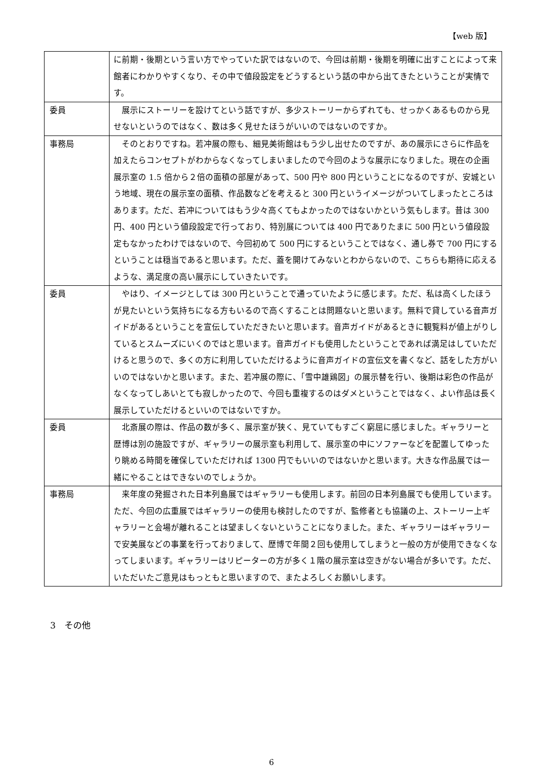【web 版】
| | に前期・後期という言い方でやっていた訳ではないので、今回は前期・後期を明確に出すことによって来館者にわかりやすくなり、その中で値段設定をどうするという話の中から出てきたということが実情です。 |
| 委員 | 展示にストーリーを設けてという話ですが、多少ストーリーからずれても、せっかくあるものから見せないというのではなく、数は多く見せたほうがいいのではないのですか。 |
| 事務局 | そのとおりですね。若冲展の際も、細見美術館はもう少し出せたのですが、あの展示にさらに作品を加えたらコンセプトがわからなくなってしまいましたので今回のような展示になりました。現在の企画展示室の 1.5 倍から２倍の面積の部屋があって、500 円や 800 円ということになるのですが、安城という地域、現在の展示室の面積、作品数などを考えると 300 円というイメージがついてしまったところはあります。ただ、若冲についてはもう少々高くてもよかったのではないかという気もします。昔は 300 円、400 円という値段設定で行っており、特別展については 400 円でありたまに 500 円という値段設定もなかったわけではないので、今回初めて 500 円にするということではなく、通し券で 700 円にするということは穏当であると思います。ただ、蓋を開けてみないとわからないので、こちらも期待に応えるような、満足度の高い展示にしていきたいです。 |
| 委員 | やはり、イメージとしては 300 円ということで通っていたように感じます。ただ、私は高くしたほうが見たいという気持ちになる方もいるので高くすることは問題ないと思います。無料で貸している音声ガイドがあるということを宣伝していただきたいと思います。音声ガイドがあるときに観覧料が値上がりしているとスムーズにいくのではと思います。音声ガイドも使用したということであれば満足はしていただけると思うので、多くの方に利用していただけるように音声ガイドの宣伝文を書くなど、話をした方がいいのではないかと思います。また、若冲展の際に、「雪中雄鶏図」の展示替を行い、後期は彩色の作品がなくなってしあいとても寂しかったので、今回も重複するのはダメということではなく、よい作品は長く展示していただけるといいのではないですか。 |
| 委員 | 北斎展の際は、作品の数が多く、展示室が狭く、見ていてもすごく窮屈に感じました。ギャラリーと歴博は別の施設ですが、ギャラリーの展示室も利用して、展示室の中にソファーなどを配置してゆったり眺める時間を確保していただければ 1300 円でもいいのではないかと思います。大きな作品展では一緒にやることはできないのでしょうか。 |
| 事務局 | 来年度の発掘された日本列島展ではギャラリーも使用します。前回の日本列島展でも使用しています。ただ、今回の広重展ではギャラリーの使用も検討したのですが、監修者とも協議の上、ストーリー上ギャラリーと会場が離れることは望ましくないということになりました。また、ギャラリーはギャラリーで安美展などの事業を行っておりまして、歴博で年間２回も使用してしまうと一般の方が使用できなくなってしまいます。ギャラリーはリピーターの方が多く１階の展示室は空きがない場合が多いです。ただ、いただいたご意見はもっともと思いますので、またよろしくお願いします。 |
3　その他
6